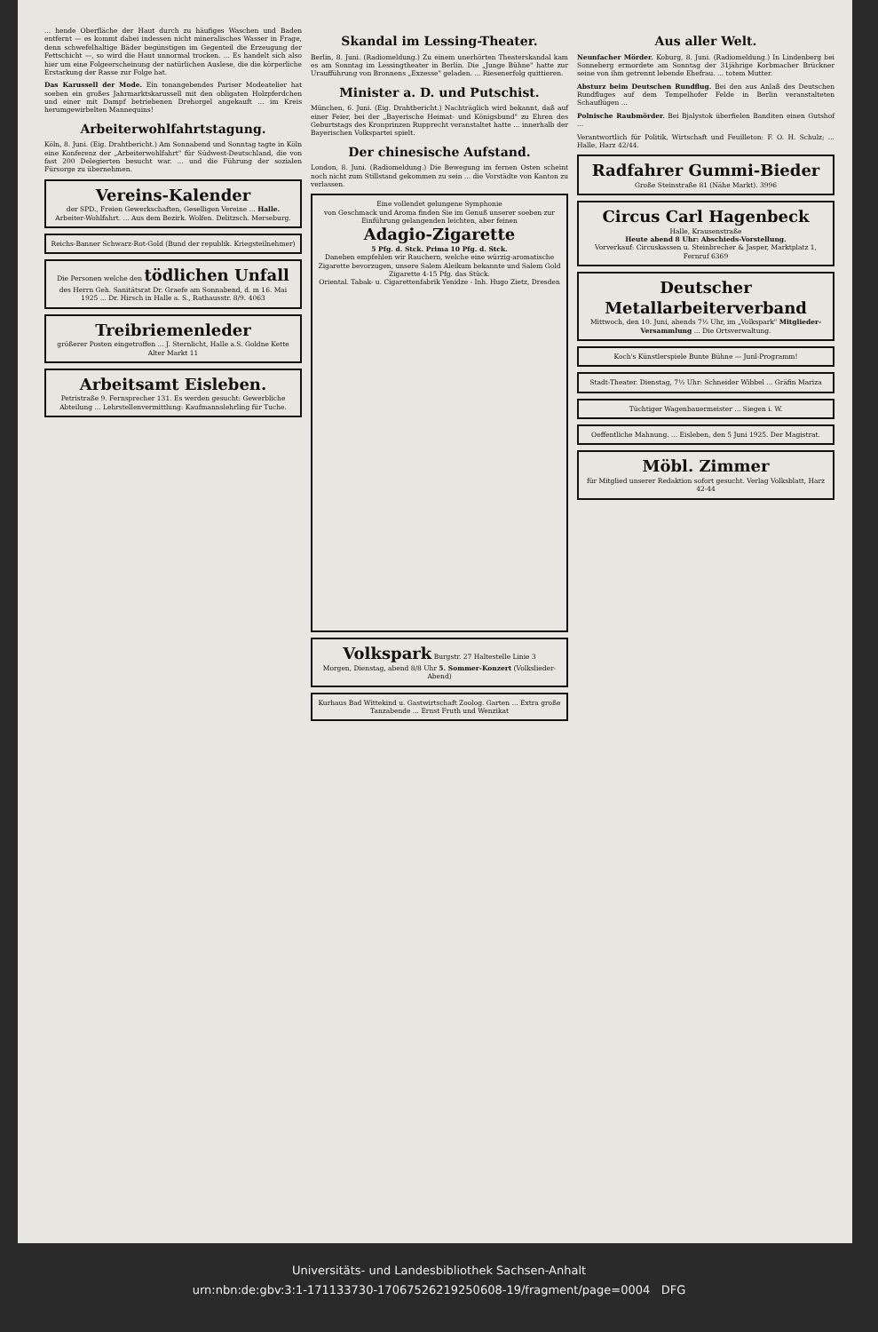... hende Oberfläche der Haut durch zu häufiges Waschen und Baden entfernt — es kommt dabei indessen nicht mineralisches Wasser in Frage, denn schwefelhaltige Bäder begünstigen im Gegenteil die Erzeugung der Fettschicht —, so wird die Haut unnormal trocken. ... Es handelt sich also hier um eine Folgeerscheinung der natürlichen Auslese, die die körperliche Erstarkung der Rasse zur Folge hat.
Das Karussell der Mode. Ein tonangebendes Pariser Modeatelier hat soeben ein großes Jahrmarktskarussell mit den obligaten Holzpferdchen und einer mit Dampf betriebenen Drehorgel angekauft ... im Kreis herumgewirbelten Mannequins!
Arbeiterwohlfahrtstagung.
Köln, 8. Juni. (Eig. Drahtbericht.) Am Sonnabend und Sonntag tagte in Köln eine Konferenz der „Arbeiterwohlfahrt" für Südwest-Deutschland, die von fast 200 Delegierten besucht war. ... und die Führung der sozialen Fürsorge zu übernehmen.
Vereins-Kalender
der SPD., Freien Gewerkschaften, Geselligen Vereine ... Halle. Arbeiter-Wohlfahrt. ... Aus dem Bezirk. Wolfen. Delitzsch. Merseburg.
Reichs-Banner Schwarz-Rot-Gold (Bund der republik. Kriegsteilnehmer)
Die Personen welche den tödlichen Unfall des Herrn Geh. Sanitätsrat Dr. Graefe am Sonnabend, d. m 16. Mai 1925 ... Dr. Hirsch in Halle a. S., Rathausstr. 8/9. 4063
Treibriemenleder
größerer Posten eingetroffen ... J. Sternlicht, Halle a.S. Goldne Kette Alter Markt 11
Arbeitsamt Eisleben.
Petristraße 9. Fernsprecher 131. Es werden gesucht: Gewerbliche Abteilung ... Lehrstellenvermittlung: Kaufmannslehrling für Tuche.
Skandal im Lessing-Theater.
Berlin, 8. Juni. (Radiomeldung.) Zu einem unerhörten Theaterskandal kam es am Sonntag im Lessingtheater in Berlin. Die „Junge Bühne" hatte zur Uraufführung von Bronnens „Exzesse" geladen. ... Riesenerfolg quittieren.
Minister a. D. und Putschist.
München, 6. Juni. (Eig. Drahtbericht.) Nachträglich wird bekannt, daß auf einer Feier, bei der „Bayerische Heimat- und Königsbund" zu Ehren des Geburtstags des Kronprinzen Rupprecht veranstaltet hatte ... innerhalb der Bayerischen Volkspartei spielt.
Der chinesische Aufstand.
London, 8. Juni. (Radiomeldung.) Die Bewegung im fernen Osten scheint noch nicht zum Stillstand gekommen zu sein ... die Vorstädte von Kanton zu verlassen.
Eine vollendet gelungene Symphonie
von Geschmack und Aroma finden Sie im Genuß unserer soeben zur Einführung gelangenden leichten, aber feinen
Adagio-Zigarette
5 Pfg. d. Stck. Prima 10 Pfg. d. Stck.
Daneben empfehlen wir Rauchern, welche eine würzig-aromatische Zigarette bevorzugen, unsere Salem Aleikum bekannte und Salem Gold Zigarette 4-15 Pfg. das Stück.
Oriental. Tabak- u. Cigarettenfabrik Yenidze - Inh. Hugo Zietz, Dresden
Volkspark Burgstr. 27 Haltestelle Linie 3
Morgen, Dienstag, abend 8/8 Uhr 5. Sommer-Konzert (Volkslieder-Abend)
Kurhaus Bad Wittekind u. Gastwirtschaft Zoolog. Garten ... Extra große Tanzabende ... Ernst Fruth und Wenzikat
Aus aller Welt.
Neunfacher Mörder. Koburg, 8. Juni. (Radiomeldung.) In Lindenberg bei Sonneberg ermordete am Sonntag der 31jährige Korbmacher Brückner seine von ihm getrennt lebende Ehefrau. ... totem Mutter.
Absturz beim Deutschen Rundflug. Bei den aus Anlaß des Deutschen Rundfluges auf dem Tempelhofer Felde in Berlin veranstalteten Schauflügen ...
Polnische Raubmörder. Bei Bjalystok überfielen Banditen einen Gutshof ...
Verantwortlich für Politik, Wirtschaft und Feuilleton: F. O. H. Schulz; ... Halle, Harz 42/44.
Radfahrer Gummi-Bieder
Große Steinstraße 81 (Nähe Markt). 3996
Circus Carl Hagenbeck
Halle, Krausenstraße
Heute abend 8 Uhr: Abschieds-Vorstellung.
Vorverkauf: Circuskassen u. Steinbrecher & Jasper, Marktplatz 1, Fernruf 6369
Deutscher Metallarbeiterverband
Mittwoch, den 10. Juni, abends 7½ Uhr, im „Volkspark" Mitglieder-Versammlung ... Die Ortsverwaltung.
Koch's Künstlerspiele Bunte Bühne — Junî-Programm!
Stadt-Theater. Dienstag, 7½ Uhr: Schneider Wibbel ... Gräfin Mariza
Tüchtiger Wagenbauermeister ... Siegen i. W.
Oeffentliche Mahnung. ... Eisleben, den 5 Juni 1925. Der Magistrat.
Möbl. Zimmer
für Mitglied unserer Redaktion sofort gesucht. Verlag Volksblatt, Harz 42-44
Universitäts- und Landesbibliothek Sachsen-Anhalt
urn:nbn:de:gbv:3:1-171133730-17067526219250608-19/fragment/page=0004 DFG